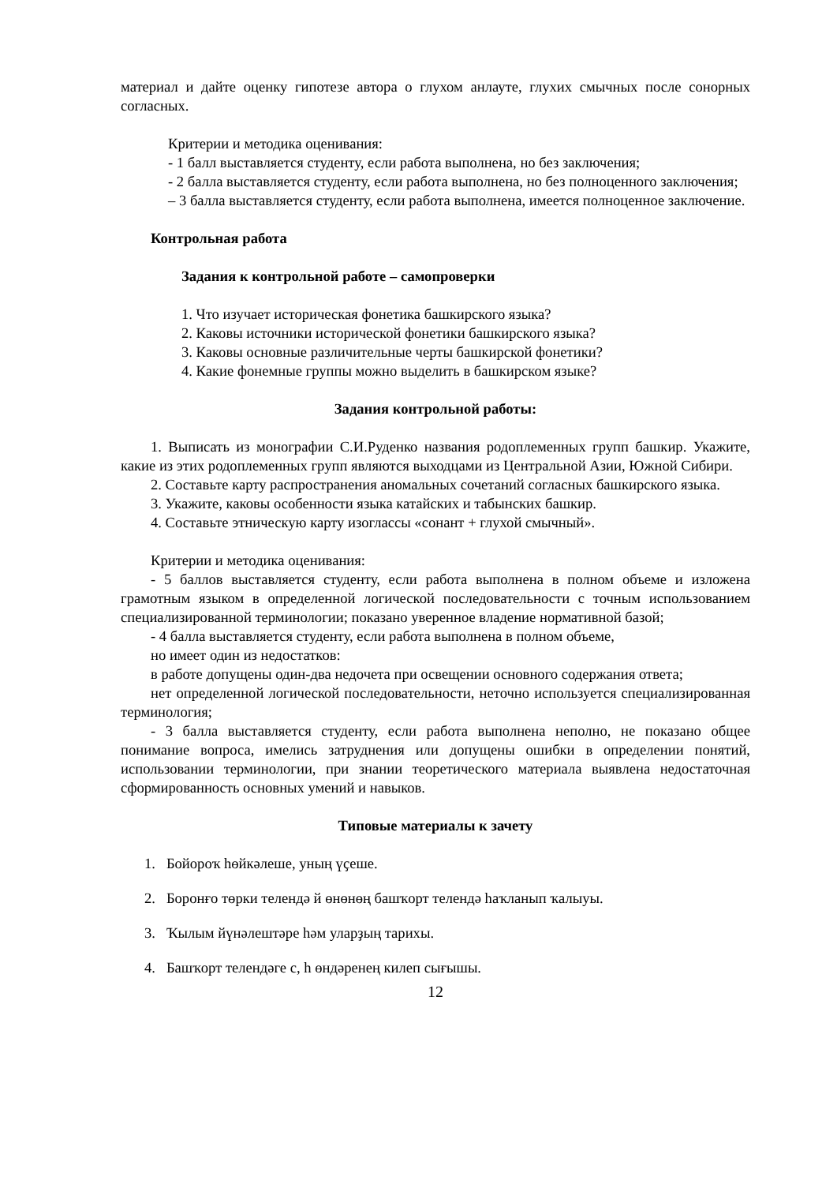материал и дайте оценку гипотезе автора о глухом анлауте, глухих смычных после сонорных согласных.
Критерии и методика оценивания:
- 1 балл выставляется студенту, если работа выполнена, но без заключения;
- 2 балла выставляется студенту, если работа выполнена, но без полноценного заключения;
– 3 балла выставляется студенту, если работа выполнена, имеется полноценное заключение.
Контрольная работа
Задания к контрольной работе – самопроверки
1. Что изучает историческая фонетика башкирского языка?
2. Каковы источники исторической фонетики башкирского языка?
3. Каковы основные различительные черты башкирской фонетики?
4. Какие фонемные группы можно выделить в башкирском языке?
Задания контрольной работы:
1. Выписать из монографии С.И.Руденко названия родоплеменных групп башкир. Укажите, какие из этих родоплеменных групп являются выходцами из Центральной Азии, Южной Сибири.
2. Составьте карту распространения аномальных сочетаний согласных башкирского языка.
3. Укажите, каковы особенности языка катайских и табынских башкир.
4. Составьте этническую карту изоглассы «сонант + глухой смычный».
Критерии и методика оценивания:
- 5 баллов выставляется студенту, если работа выполнена в полном объеме и изложена грамотным языком в определенной логической последовательности с точным использованием специализированной терминологии; показано уверенное владение нормативной базой;
- 4 балла выставляется студенту, если работа выполнена в полном объеме,
но имеет один из недостатков:
в работе допущены один-два недочета при освещении основного содержания ответа;
нет определенной логической последовательности, неточно используется специализированная терминология;
- 3 балла выставляется студенту, если работа выполнена неполно, не показано общее понимание вопроса, имелись затруднения или допущены ошибки в определении понятий, использовании терминологии, при знании теоретического материала выявлена недостаточная сформированность основных умений и навыков.
Типовые материалы к зачету
1. Бойороҡ һөйкәлеше, уның үҫеше.
2. Боронғо төрки телендә й өнөнөң башҡорт телендә һаҡланып ҡалыуы.
3. Ҡылым йүнәлештәре һәм уларҙың тарихы.
4. Башҡорт телендәге с, һ өндәренең килеп сығышы.
12